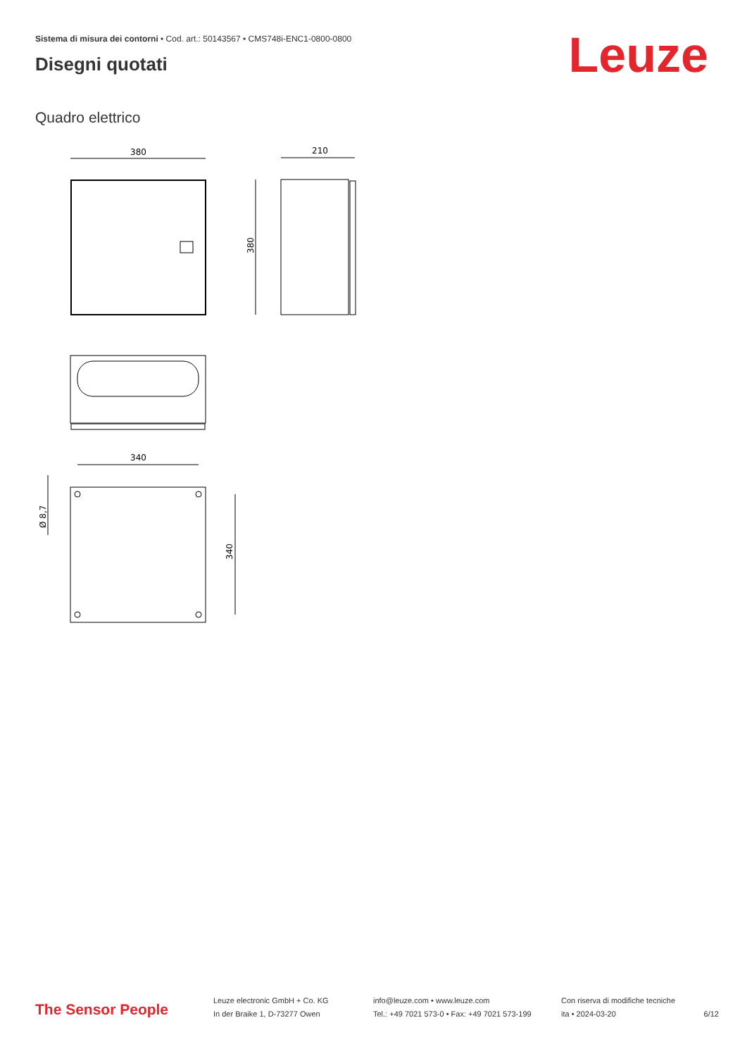Sistema di misura dei contorni • Cod. art.: 50143567 • CMS748i-ENC1-0800-0800
Disegni quotati Leuze
Quadro elettrico
380
210
380
340
340
Ø 8,7
The Sensor People
Leuze electronic GmbH + Co. KG
In der Braike 1, D-73277 Owen
info@leuze.com • www.leuze.com
Tel.: +49 7021 573-0 • Fax: +49 7021 573-199
Con riserva di modifiche tecniche
ita • 2024-03-20
6/12